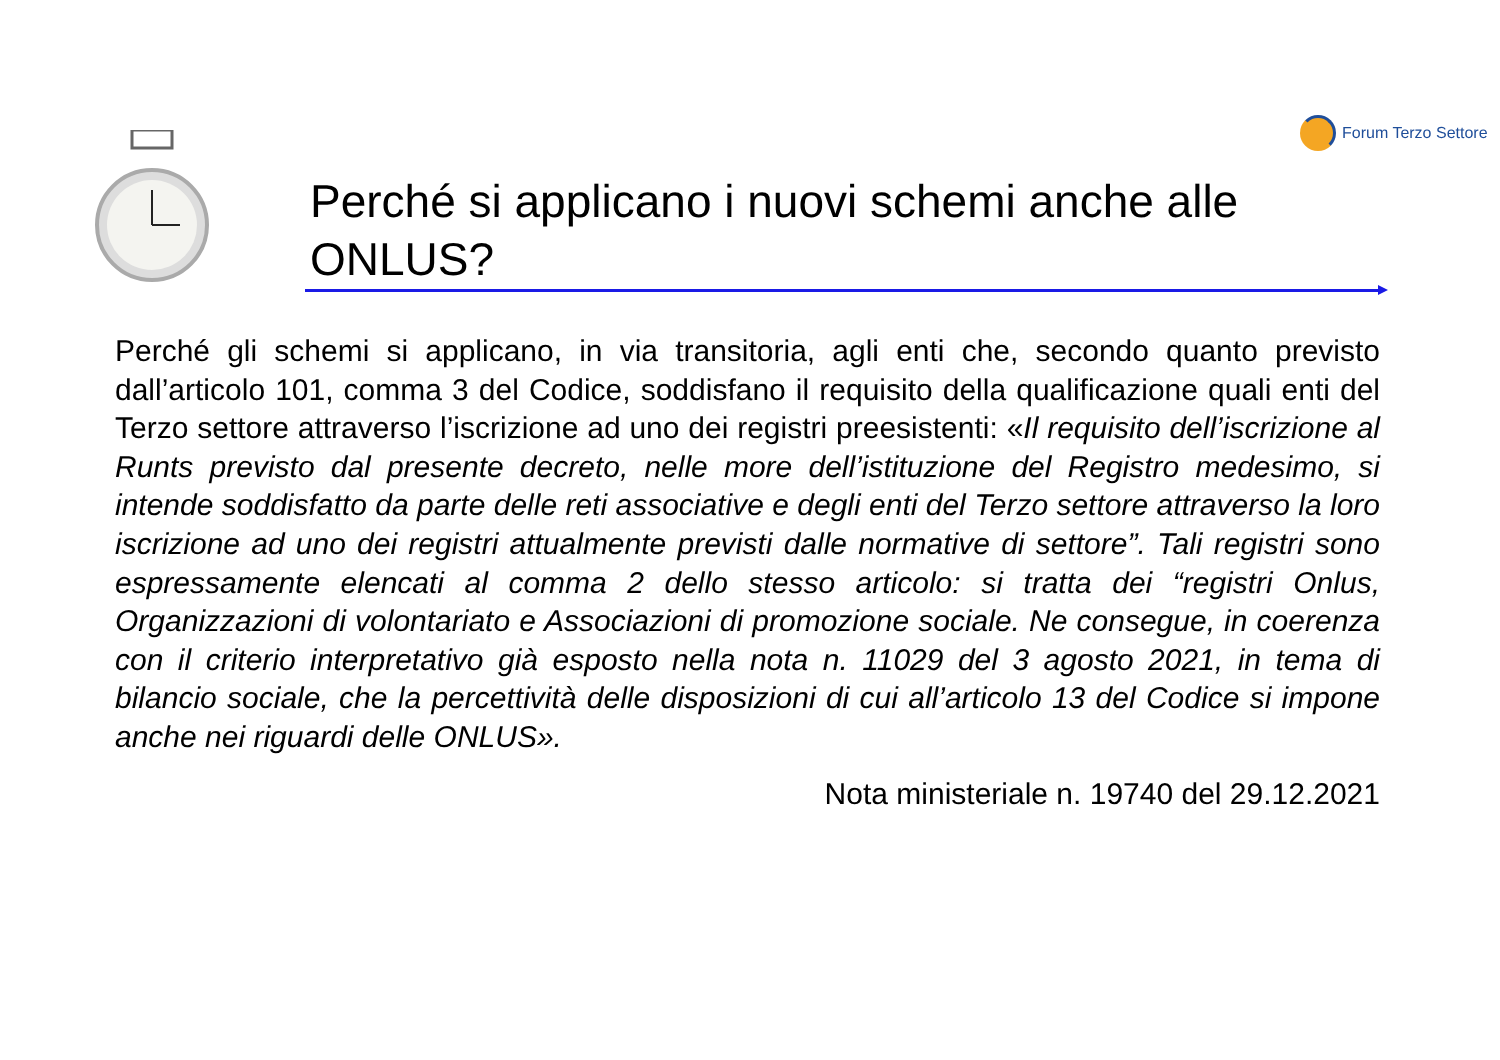Forum Terzo Settore
Perché si applicano i nuovi schemi anche alle ONLUS?
Perché gli schemi si applicano, in via transitoria, agli enti che, secondo quanto previsto dall’articolo 101, comma 3 del Codice, soddisfano il requisito della qualificazione quali enti del Terzo settore attraverso l’iscrizione ad uno dei registri preesistenti: «Il requisito dell’iscrizione al Runts previsto dal presente decreto, nelle more dell’istituzione del Registro medesimo, si intende soddisfatto da parte delle reti associative e degli enti del Terzo settore attraverso la loro iscrizione ad uno dei registri attualmente previsti dalle normative di settore”. Tali registri sono espressamente elencati al comma 2 dello stesso articolo: si tratta dei “registri Onlus, Organizzazioni di volontariato e Associazioni di promozione sociale. Ne consegue, in coerenza con il criterio interpretativo già esposto nella nota n. 11029 del 3 agosto 2021, in tema di bilancio sociale, che la percettività delle disposizioni di cui all’articolo 13 del Codice si impone anche nei riguardi delle ONLUS».
Nota ministeriale n. 19740 del 29.12.2021